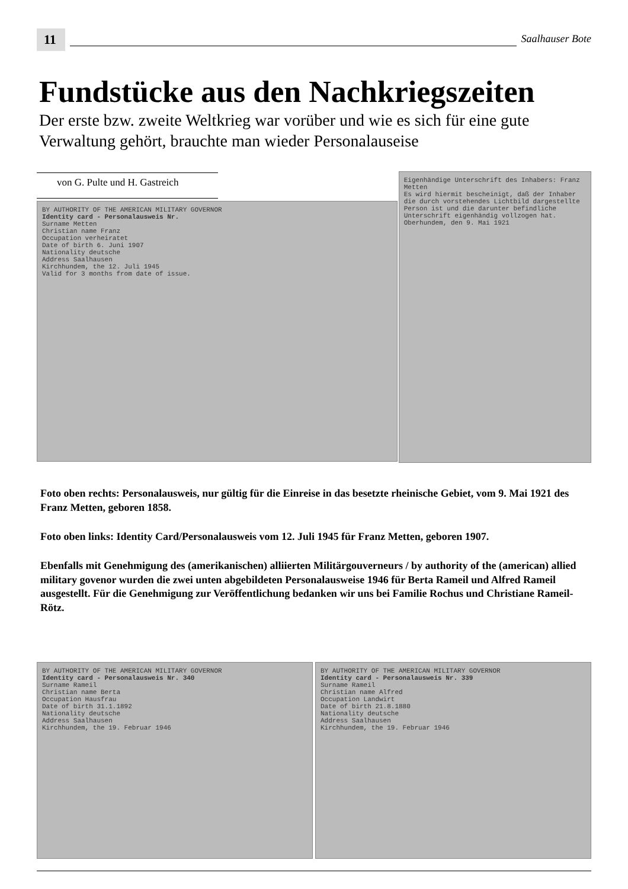11
Saalhauser Bote
Fundstücke aus den Nachkriegszeiten
Der erste bzw. zweite Weltkrieg war vorüber und wie es sich für eine gute Verwaltung gehört, brauchte man wieder Personalauseise
von G. Pulte und H. Gastreich
BY AUTHORITY OF THE AMERICAN MILITARY GOVERNOR
Identity card - Personalausweis Nr.
Surname Metten
Christian name Franz
Occupation verheiratet
Date of birth 6. Juni 1907
Nationality deutsche
Address Saalhausen
Kirchhundem, the 12. Juli 1945
Valid for 3 months from date of issue.
Eigenhändige Unterschrift des Inhabers: Franz Metten
Es wird hiermit bescheinigt, daß der Inhaber die durch vorstehendes Lichtbild dargestellte Person ist und die darunter befindliche Unterschrift eigenhändig vollzogen hat.
Oberhundem, den 9. Mai 1921
Foto oben rechts: Personalausweis, nur gültig für die Einreise in das besetzte rheinische Gebiet, vom 9. Mai 1921 des Franz Metten, geboren 1858.
Foto oben links: Identity Card/Personalausweis vom 12. Juli 1945 für Franz Metten, geboren 1907.
Ebenfalls mit Genehmigung des (amerikanischen) alliierten Militärgouverneurs / by authority of the (american) allied military govenor wurden die zwei unten abgebildeten Personalausweise 1946 für Berta Rameil und Alfred Rameil ausgestellt. Für die Genehmigung zur Veröffentlichung bedanken wir uns bei Familie Rochus und Christiane Rameil-Rötz.
BY AUTHORITY OF THE AMERICAN MILITARY GOVERNOR
Identity card - Personalausweis Nr. 340
Surname Rameil
Christian name Berta
Occupation Hausfrau
Date of birth 31.1.1892
Nationality deutsche
Address Saalhausen
Kirchhundem, the 19. Februar 1946
BY AUTHORITY OF THE AMERICAN MILITARY GOVERNOR
Identity card - Personalausweis Nr. 339
Surname Rameil
Christian name Alfred
Occupation Landwirt
Date of birth 21.8.1880
Nationality deutsche
Address Saalhausen
Kirchhundem, the 19. Februar 1946